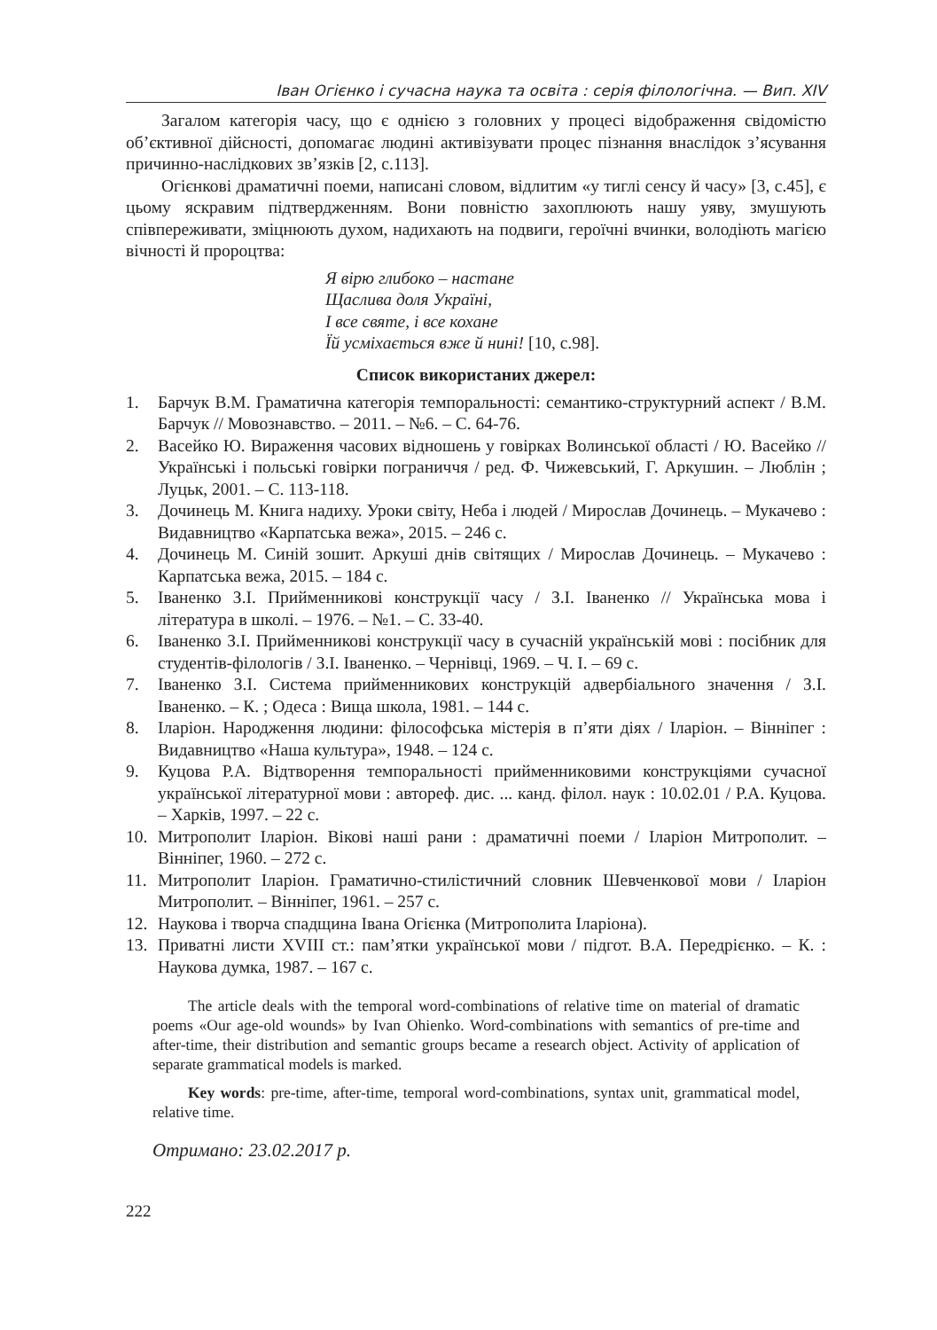Іван Огієнко і сучасна наука та освіта : серія філологічна. — Вип. XIV
Загалом категорія часу, що є однією з головних у процесі відображення свідомістю об’єктивної дійсності, допомагає людині активізувати процес пізнання внаслідок з’ясування причинно-наслідкових зв’язків [2, с.113].
Огієнкові драматичні поеми, написані словом, відлитим «у тиглі сенсу й часу» [3, с.45], є цьому яскравим підтвердженням. Вони повністю захоплюють нашу уяву, змушують співпереживати, зміцнюють духом, надихають на подвиги, героїчні вчинки, володіють магією вічності й пророцтва:
Я вірю глибоко – настане
Щаслива доля Україні,
І все святе, і все кохане
Їй усміхається вже й нині! [10, с.98].
Список використаних джерел:
1. Барчук В.М. Граматична категорія темпоральності: семантико-структурний аспект / В.М. Барчук // Мовознавство. – 2011. – №6. – С. 64-76.
2. Васейко Ю. Вираження часових відношень у говірках Волинської області / Ю. Васейко // Українські і польські говірки пограниччя / ред. Ф. Чижевський, Г. Аркушин. – Люблін ; Луцьк, 2001. – С. 113-118.
3. Дочинець М. Книга надиху. Уроки світу, Неба і людей / Мирослав Дочинець. – Мукачево : Видавництво «Карпатська вежа», 2015. – 246 с.
4. Дочинець М. Синій зошит. Аркуші днів світящих / Мирослав Дочинець. – Мукачево : Карпатська вежа, 2015. – 184 с.
5. Іваненко З.І. Прийменникові конструкції часу / З.І. Іваненко // Українська мова і література в школі. – 1976. – №1. – С. 33-40.
6. Іваненко З.І. Прийменникові конструкції часу в сучасній українській мові : посібник для студентів-філологів / З.І. Іваненко. – Чернівці, 1969. – Ч. І. – 69 с.
7. Іваненко З.І. Система прийменникових конструкцій адвербіального значення / З.І. Іваненко. – К. ; Одеса : Вища школа, 1981. – 144 с.
8. Іларіон. Народження людини: філософська містерія в п’яти діях / Іларіон. – Вінніпег : Видавництво «Наша культура», 1948. – 124 с.
9. Куцова Р.А. Відтворення темпоральності прийменниковими конструкціями сучасної української літературної мови : автореф. дис. ... канд. філол. наук : 10.02.01 / Р.А. Куцова. – Харків, 1997. – 22 с.
10. Митрополит Іларіон. Вікові наші рани : драматичні поеми / Іларіон Митрополит. – Вінніпег, 1960. – 272 с.
11. Митрополит Іларіон. Граматично-стилістичний словник Шевченкової мови / Іларіон Митрополит. – Вінніпег, 1961. – 257 с.
12. Наукова і творча спадщина Івана Огієнка (Митрополита Іларіона).
13. Приватні листи XVIII ст.: пам’ятки української мови / підгот. В.А. Передрієнко. – К. : Наукова думка, 1987. – 167 с.
The article deals with the temporal word-combinations of relative time on material of dramatic poems «Our age-old wounds» by Ivan Ohienko. Word-combinations with semantics of pre-time and after-time, their distribution and semantic groups became a research object. Activity of application of separate grammatical models is marked.
Key words: pre-time, after-time, temporal word-combinations, syntax unit, grammatical model, relative time.
Отримано: 23.02.2017 р.
222